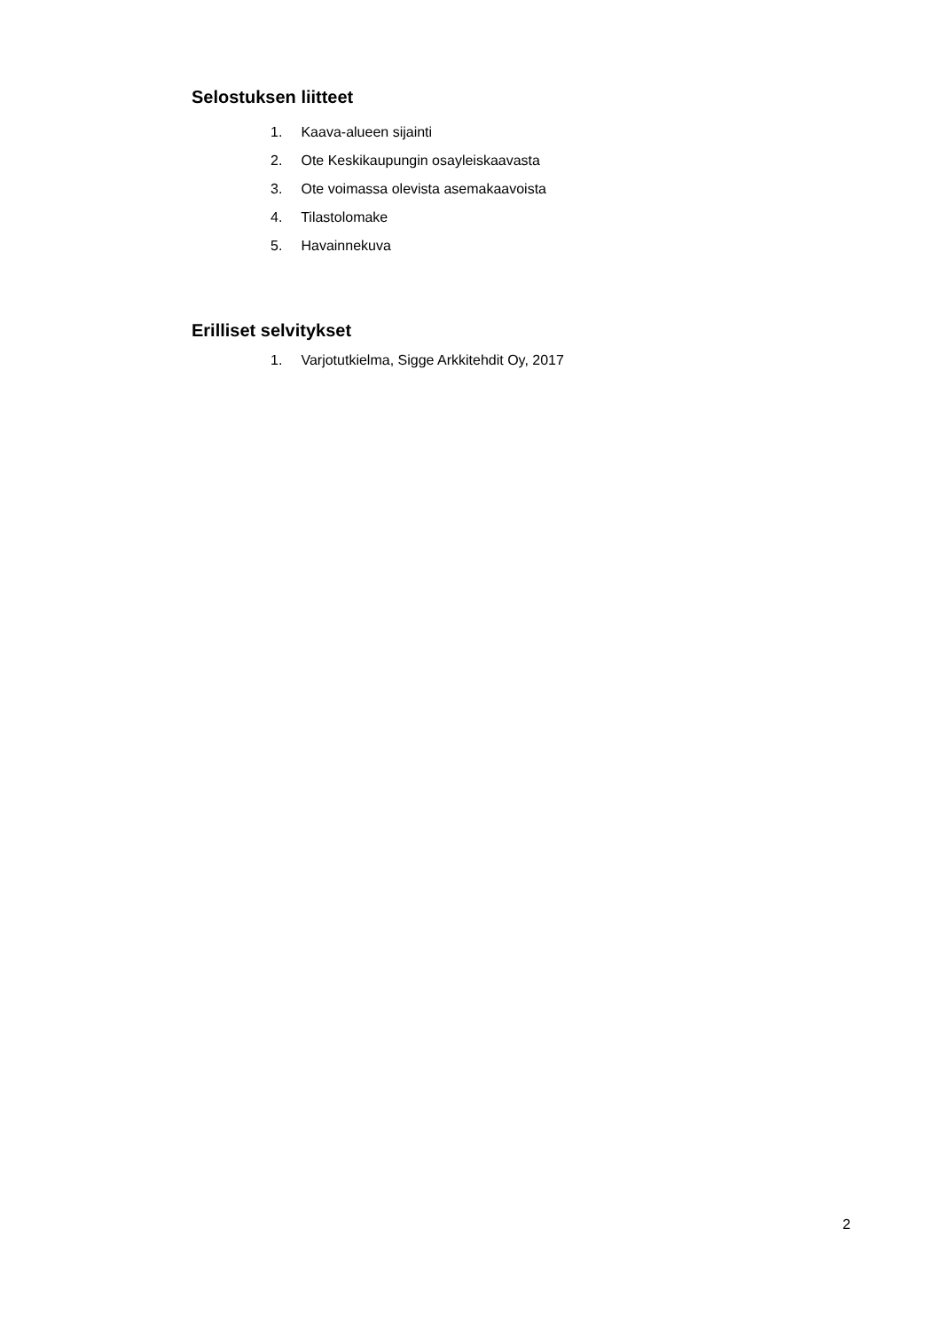Selostuksen liitteet
1. Kaava-alueen sijainti
2. Ote Keskikaupungin osayleiskaavasta
3. Ote voimassa olevista asemakaavoista
4. Tilastolomake
5. Havainnekuva
Erilliset selvitykset
1. Varjotutkielma, Sigge Arkkitehdit Oy, 2017
2